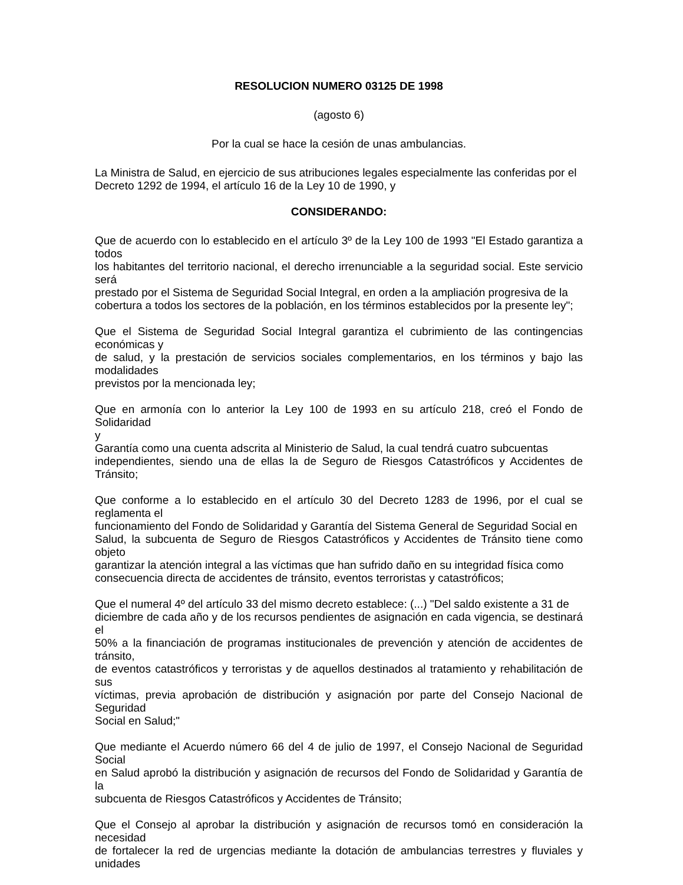RESOLUCION NUMERO 03125 DE 1998
(agosto 6)
Por la cual se hace la cesión de unas ambulancias.
La Ministra de Salud, en ejercicio de sus atribuciones legales especialmente las conferidas por el
Decreto 1292 de 1994, el artículo 16 de la Ley 10 de 1990, y
CONSIDERANDO:
Que de acuerdo con lo establecido en el artículo 3º de la Ley 100 de 1993 "El Estado garantiza a
todos
los habitantes del territorio nacional, el derecho irrenunciable a la seguridad social. Este servicio
será
prestado por el Sistema de Seguridad Social Integral, en orden a la ampliación progresiva de la
cobertura a todos los sectores de la población, en los términos establecidos por la presente ley";
Que el Sistema de Seguridad Social Integral garantiza el cubrimiento de las contingencias
económicas y
de salud, y la prestación de servicios sociales complementarios, en los términos y bajo las
modalidades
previstos por la mencionada ley;
Que en armonía con lo anterior la Ley 100 de 1993 en su artículo 218, creó el Fondo de Solidaridad
y
Garantía como una cuenta adscrita al Ministerio de Salud, la cual tendrá cuatro subcuentas
independientes, siendo una de ellas la de Seguro de Riesgos Catastróficos y Accidentes de
Tránsito;
Que conforme a lo establecido en el artículo 30 del Decreto 1283 de 1996, por el cual se
reglamenta el
funcionamiento del Fondo de Solidaridad y Garantía del Sistema General de Seguridad Social en
Salud, la subcuenta de Seguro de Riesgos Catastróficos y Accidentes de Tránsito tiene como
objeto
garantizar la atención integral a las víctimas que han sufrido daño en su integridad física como
consecuencia directa de accidentes de tránsito, eventos terroristas y catastróficos;
Que el numeral 4º del artículo 33 del mismo decreto establece: (...) "Del saldo existente a 31 de
diciembre de cada año y de los recursos pendientes de asignación en cada vigencia, se destinará el
50% a la financiación de programas institucionales de prevención y atención de accidentes de
tránsito,
de eventos catastróficos y terroristas y de aquellos destinados al tratamiento y rehabilitación de sus
víctimas, previa aprobación de distribución y asignación por parte del Consejo Nacional de
Seguridad
Social en Salud;"
Que mediante el Acuerdo número 66 del 4 de julio de 1997, el Consejo Nacional de Seguridad
Social
en Salud aprobó la distribución y asignación de recursos del Fondo de Solidaridad y Garantía de la
subcuenta de Riesgos Catastróficos y Accidentes de Tránsito;
Que el Consejo al aprobar la distribución y asignación de recursos tomó en consideración la
necesidad
de fortalecer la red de urgencias mediante la dotación de ambulancias terrestres y fluviales y
unidades